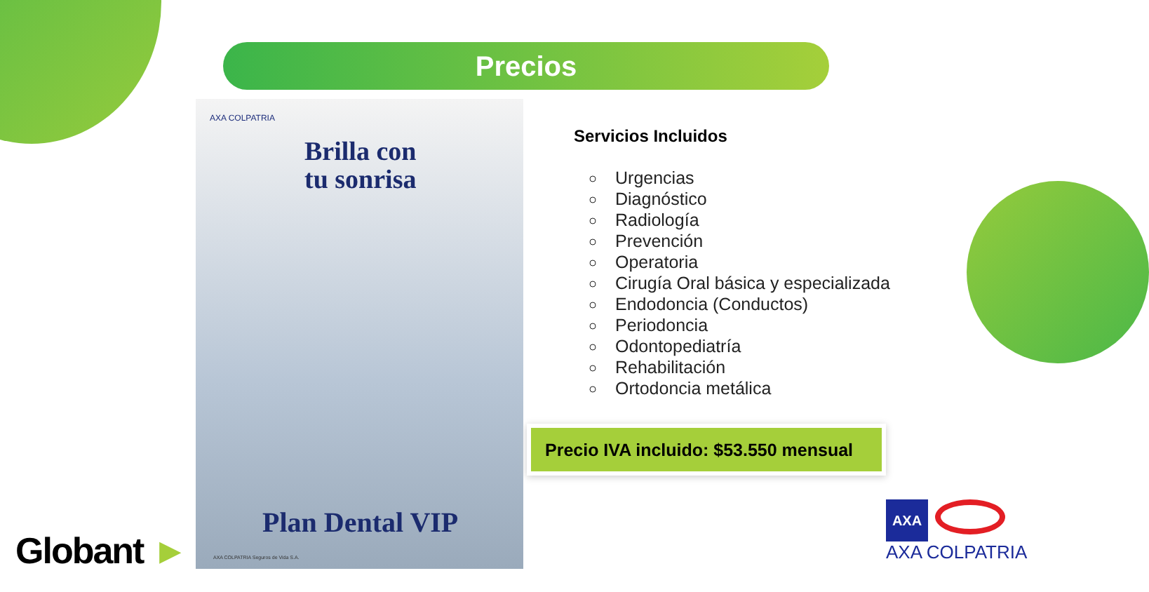Precios
AXA COLPATRIA
Brilla con
tu sonrisa
Plan Dental VIP
AXA COLPATRIA Seguros de Vida S.A.
Servicios Incluidos
Urgencias
Diagnóstico
Radiología
Prevención
Operatoria
Cirugía Oral básica y especializada
Endodoncia (Conductos)
Periodoncia
Odontopediatría
Rehabilitación
Ortodoncia metálica
Precio IVA incluido: $53.550 mensual
Globant ►
AXA
AXA COLPATRIA